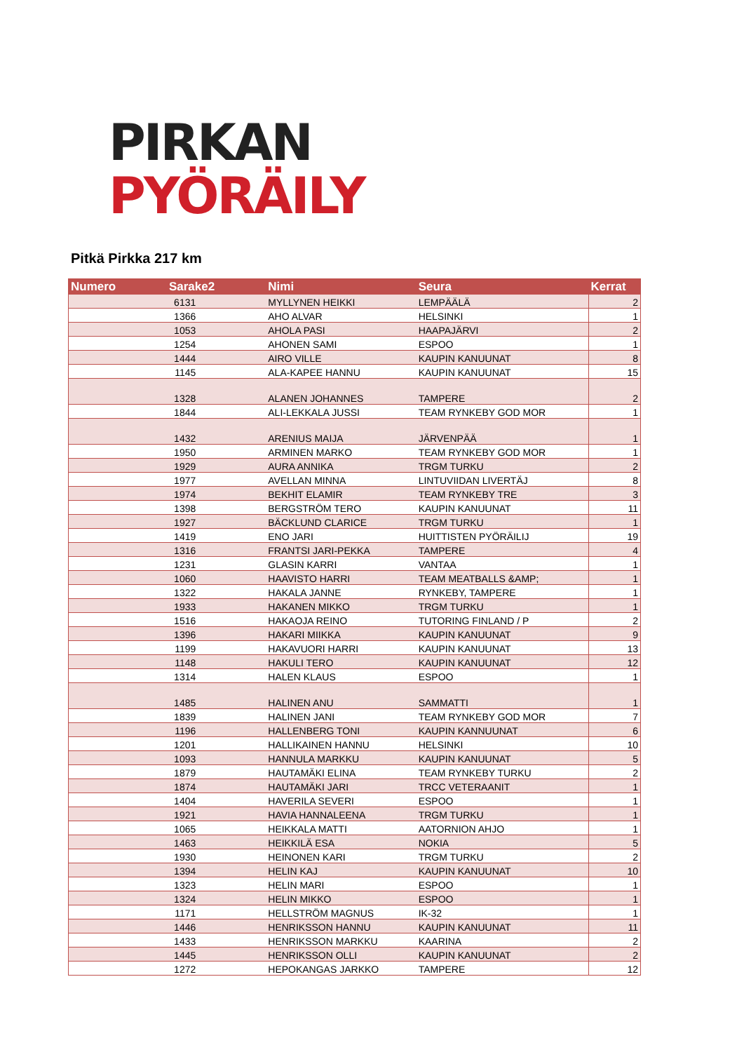PIRKAN
PYÖRÄILY
Pitkä Pirkka 217 km
| Numero | Sarake2 | Nimi | Seura | Kerrat |
| --- | --- | --- | --- | --- |
| 6131 | | MYLLYNEN HEIKKI | LEMPÄÄLÄ | 2 |
| 1366 | | AHO ALVAR | HELSINKI | 1 |
| 1053 | | AHOLA PASI | HAAPAJÄRVI | 2 |
| 1254 | | AHONEN SAMI | ESPOO | 1 |
| 1444 | | AIRO VILLE | KAUPIN KANUUNAT | 8 |
| 1145 | | ALA-KAPEE HANNU | KAUPIN KANUUNAT | 15 |
| 1328 | | ALANEN JOHANNES | TAMPERE | 2 |
| 1844 | | ALI-LEKKALA JUSSI | TEAM RYNKEBY GOD MOR | 1 |
| 1432 | | ARENIUS MAIJA | JÄRVENPÄÄ | 1 |
| 1950 | | ARMINEN MARKO | TEAM RYNKEBY GOD MOR | 1 |
| 1929 | | AURA ANNIKA | TRGM TURKU | 2 |
| 1977 | | AVELLAN MINNA | LINTUVIIDAN LIVERTÄJ | 8 |
| 1974 | | BEKHIT ELAMIR | TEAM RYNKEBY TRE | 3 |
| 1398 | | BERGSTRÖM TERO | KAUPIN KANUUNAT | 11 |
| 1927 | | BÄCKLUND CLARICE | TRGM TURKU | 1 |
| 1419 | | ENO JARI | HUITTISTEN PYÖRÄILIJ | 19 |
| 1316 | | FRANTSI JARI-PEKKA | TAMPERE | 4 |
| 1231 | | GLASIN KARRI | VANTAA | 1 |
| 1060 | | HAAVISTO HARRI | TEAM MEATBALLS &AMP; | 1 |
| 1322 | | HAKALA JANNE | RYNKEBY, TAMPERE | 1 |
| 1933 | | HAKANEN MIKKO | TRGM TURKU | 1 |
| 1516 | | HAKAOJA REINO | TUTORING FINLAND / P | 2 |
| 1396 | | HAKARI MIIKKA | KAUPIN KANUUNAT | 9 |
| 1199 | | HAKAVUORI HARRI | KAUPIN KANUUNAT | 13 |
| 1148 | | HAKULI TERO | KAUPIN KANUUNAT | 12 |
| 1314 | | HALEN KLAUS | ESPOO | 1 |
| 1485 | | HALINEN ANU | SAMMATTI | 1 |
| 1839 | | HALINEN JANI | TEAM RYNKEBY GOD MOR | 7 |
| 1196 | | HALLENBERG TONI | KAUPIN KANNUUNAT | 6 |
| 1201 | | HALLIKAINEN HANNU | HELSINKI | 10 |
| 1093 | | HANNULA MARKKU | KAUPIN KANUUNAT | 5 |
| 1879 | | HAUTAMÄKI ELINA | TEAM RYNKEBY TURKU | 2 |
| 1874 | | HAUTAMÄKI JARI | TRCC VETERAANIT | 1 |
| 1404 | | HAVERILA SEVERI | ESPOO | 1 |
| 1921 | | HAVIA HANNALEENA | TRGM TURKU | 1 |
| 1065 | | HEIKKALA MATTI | AATORNION AHJO | 1 |
| 1463 | | HEIKKILÄ ESA | NOKIA | 5 |
| 1930 | | HEINONEN KARI | TRGM TURKU | 2 |
| 1394 | | HELIN KAJ | KAUPIN KANUUNAT | 10 |
| 1323 | | HELIN MARI | ESPOO | 1 |
| 1324 | | HELIN MIKKO | ESPOO | 1 |
| 1171 | | HELLSTRÖM MAGNUS | IK-32 | 1 |
| 1446 | | HENRIKSSON HANNU | KAUPIN KANUUNAT | 11 |
| 1433 | | HENRIKSSON MARKKU | KAARINA | 2 |
| 1445 | | HENRIKSSON OLLI | KAUPIN KANUUNAT | 2 |
| 1272 | | HEPOKANGAS JARKKO | TAMPERE | 12 |